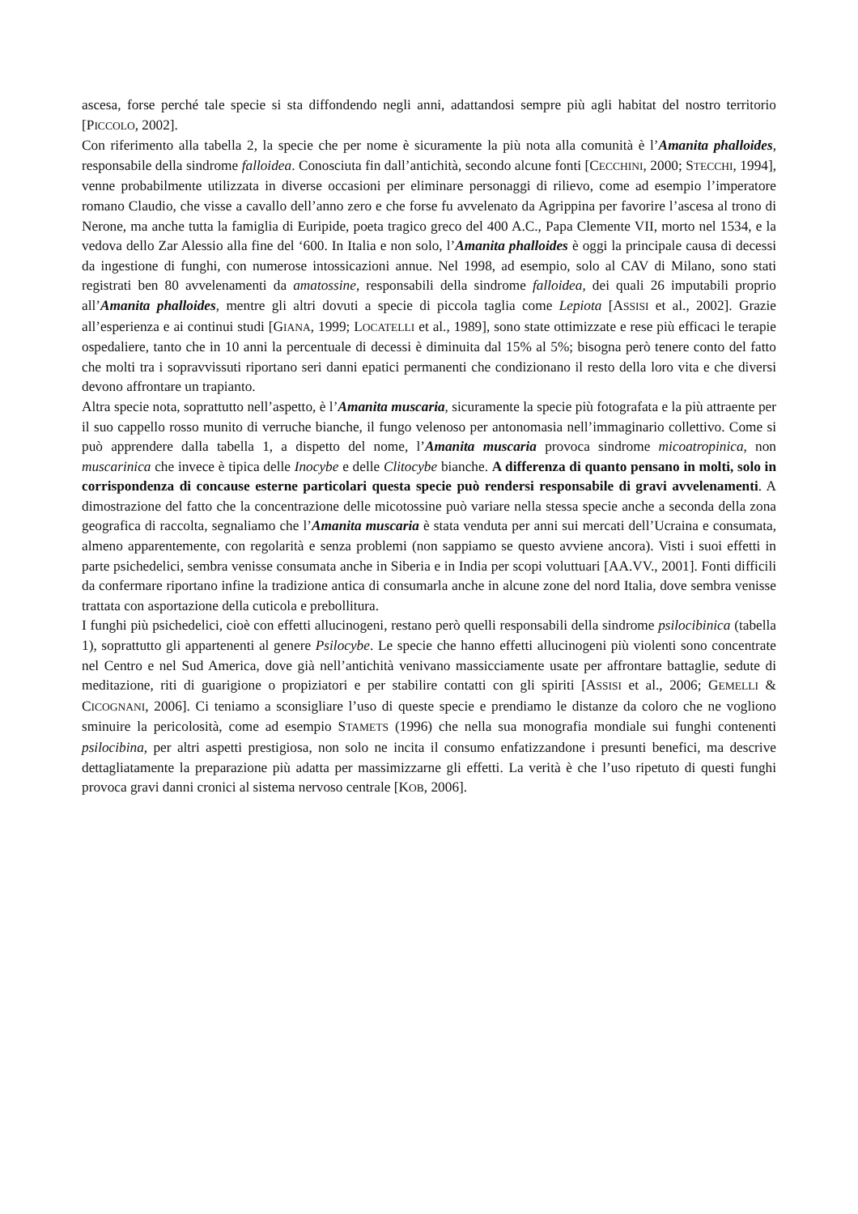ascesa, forse perché tale specie si sta diffondendo negli anni, adattandosi sempre più agli habitat del nostro territorio [PICCOLO, 2002].
Con riferimento alla tabella 2, la specie che per nome è sicuramente la più nota alla comunità è l’Amanita phalloides, responsabile della sindrome falloidea. Conosciuta fin dall’antichità, secondo alcune fonti [CECCHINI, 2000; STECCHI, 1994], venne probabilmente utilizzata in diverse occasioni per eliminare personaggi di rilievo, come ad esempio l’imperatore romano Claudio, che visse a cavallo dell’anno zero e che forse fu avvelenato da Agrippina per favorire l’ascesa al trono di Nerone, ma anche tutta la famiglia di Euripide, poeta tragico greco del 400 A.C., Papa Clemente VII, morto nel 1534, e la vedova dello Zar Alessio alla fine del ‘600. In Italia e non solo, l’Amanita phalloides è oggi la principale causa di decessi da ingestione di funghi, con numerose intossicazioni annue. Nel 1998, ad esempio, solo al CAV di Milano, sono stati registrati ben 80 avvelenamenti da amatossine, responsabili della sindrome falloidea, dei quali 26 imputabili proprio all’Amanita phalloides, mentre gli altri dovuti a specie di piccola taglia come Lepiota [ASSISI et al., 2002]. Grazie all’esperienza e ai continui studi [GIANA, 1999; LOCATELLI et al., 1989], sono state ottimizzate e rese più efficaci le terapie ospedaliere, tanto che in 10 anni la percentuale di decessi è diminuita dal 15% al 5%; bisogna però tenere conto del fatto che molti tra i sopravvissuti riportano seri danni epatici permanenti che condizionano il resto della loro vita e che diversi devono affrontare un trapianto.
Altra specie nota, soprattutto nell’aspetto, è l’Amanita muscaria, sicuramente la specie più fotografata e la più attraente per il suo cappello rosso munito di verruche bianche, il fungo velenoso per antonomasia nell’immaginario collettivo. Come si può apprendere dalla tabella 1, a dispetto del nome, l’Amanita muscaria provoca sindrome micoatropinica, non muscarinica che invece è tipica delle Inocybe e delle Clitocybe bianche. A differenza di quanto pensano in molti, solo in corrispondenza di concause esterne particolari questa specie può rendersi responsabile di gravi avvelenamenti. A dimostrazione del fatto che la concentrazione delle micotossine può variare nella stessa specie anche a seconda della zona geografica di raccolta, segnaliamo che l’Amanita muscaria è stata venduta per anni sui mercati dell’Ucraina e consumata, almeno apparentemente, con regolarità e senza problemi (non sappiamo se questo avviene ancora). Visti i suoi effetti in parte psichedelici, sembra venisse consumata anche in Siberia e in India per scopi voluttuari [AA.VV., 2001]. Fonti difficili da confermare riportano infine la tradizione antica di consumarla anche in alcune zone del nord Italia, dove sembra venisse trattata con asportazione della cuticola e prebollitura.
I funghi più psichedelici, cioè con effetti allucinogeni, restano però quelli responsabili della sindrome psilocibinica (tabella 1), soprattutto gli appartenenti al genere Psilocybe. Le specie che hanno effetti allucinogeni più violenti sono concentrate nel Centro e nel Sud America, dove già nell’antichità venivano massicciamente usate per affrontare battaglie, sedute di meditazione, riti di guarigione o propiziatori e per stabilire contatti con gli spiriti [ASSISI et al., 2006; GEMELLI & CICOGNANI, 2006]. Ci teniamo a sconsigliare l’uso di queste specie e prendiamo le distanze da coloro che ne vogliono sminuire la pericolosità, come ad esempio STAMETS (1996) che nella sua monografia mondiale sui funghi contenenti psilocibina, per altri aspetti prestigiosa, non solo ne incita il consumo enfatizzandone i presunti benefici, ma descrive dettagliatamente la preparazione più adatta per massimizzarne gli effetti. La verità è che l’uso ripetuto di questi funghi provoca gravi danni cronici al sistema nervoso centrale [KOB, 2006].